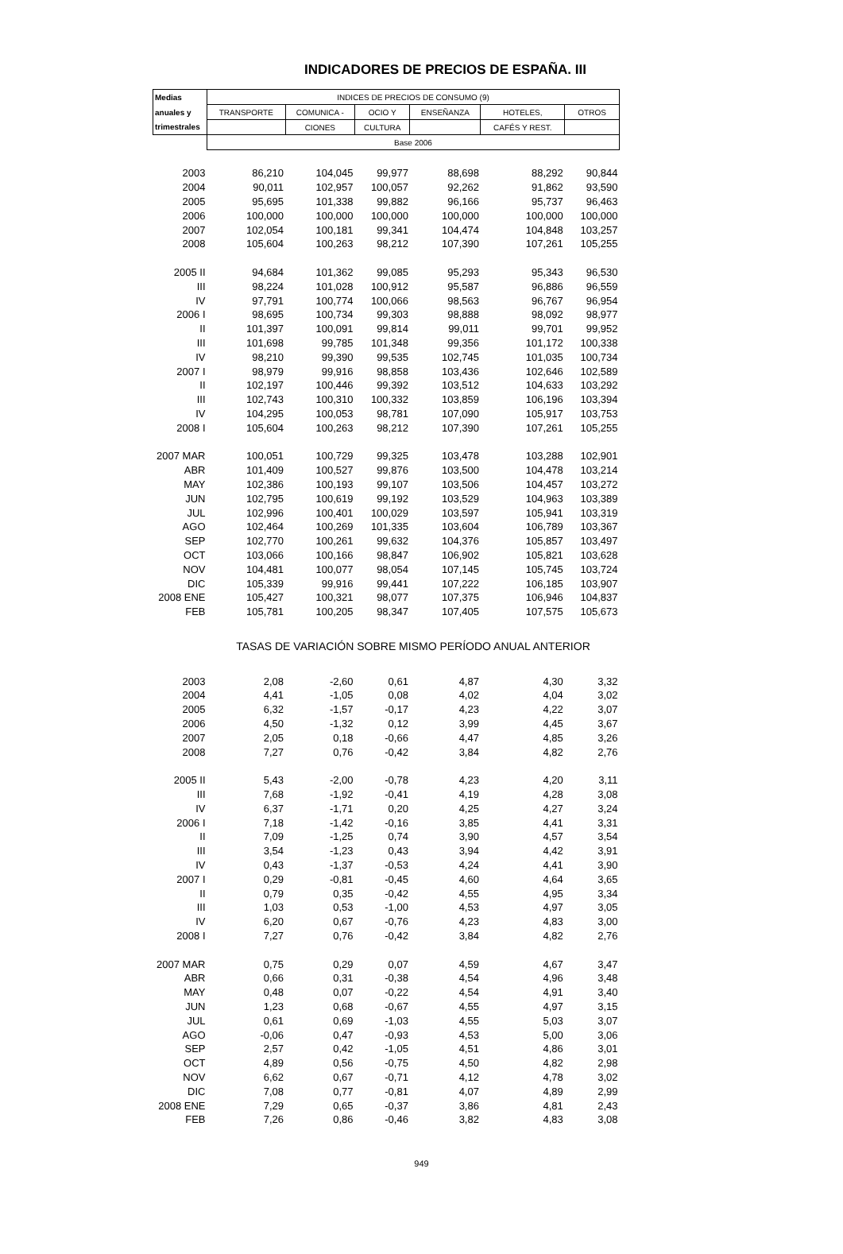INDICADORES DE PRECIOS DE ESPAÑA. III
| Medias | INDICES DE PRECIOS DE CONSUMO (9) | | | | | |
| --- | --- | --- | --- | --- | --- | --- |
| anuales y | TRANSPORTE | COMUNICA - | OCIO Y | ENSEÑANZA | HOTELES, | OTROS |
| trimestrales | | CIONES | CULTURA | | CAFÉS Y REST. | |
| | Base 2006 | | | | | |
| 2003 | 86,210 | 104,045 | 99,977 | 88,698 | 88,292 | 90,844 |
| 2004 | 90,011 | 102,957 | 100,057 | 92,262 | 91,862 | 93,590 |
| 2005 | 95,695 | 101,338 | 99,882 | 96,166 | 95,737 | 96,463 |
| 2006 | 100,000 | 100,000 | 100,000 | 100,000 | 100,000 | 100,000 |
| 2007 | 102,054 | 100,181 | 99,341 | 104,474 | 104,848 | 103,257 |
| 2008 | 105,604 | 100,263 | 98,212 | 107,390 | 107,261 | 105,255 |
| 2005 II | 94,684 | 101,362 | 99,085 | 95,293 | 95,343 | 96,530 |
| III | 98,224 | 101,028 | 100,912 | 95,587 | 96,886 | 96,559 |
| IV | 97,791 | 100,774 | 100,066 | 98,563 | 96,767 | 96,954 |
| 2006 I | 98,695 | 100,734 | 99,303 | 98,888 | 98,092 | 98,977 |
| II | 101,397 | 100,091 | 99,814 | 99,011 | 99,701 | 99,952 |
| III | 101,698 | 99,785 | 101,348 | 99,356 | 101,172 | 100,338 |
| IV | 98,210 | 99,390 | 99,535 | 102,745 | 101,035 | 100,734 |
| 2007 I | 98,979 | 99,916 | 98,858 | 103,436 | 102,646 | 102,589 |
| II | 102,197 | 100,446 | 99,392 | 103,512 | 104,633 | 103,292 |
| III | 102,743 | 100,310 | 100,332 | 103,859 | 106,196 | 103,394 |
| IV | 104,295 | 100,053 | 98,781 | 107,090 | 105,917 | 103,753 |
| 2008 I | 105,604 | 100,263 | 98,212 | 107,390 | 107,261 | 105,255 |
| 2007 MAR | 100,051 | 100,729 | 99,325 | 103,478 | 103,288 | 102,901 |
| ABR | 101,409 | 100,527 | 99,876 | 103,500 | 104,478 | 103,214 |
| MAY | 102,386 | 100,193 | 99,107 | 103,506 | 104,457 | 103,272 |
| JUN | 102,795 | 100,619 | 99,192 | 103,529 | 104,963 | 103,389 |
| JUL | 102,996 | 100,401 | 100,029 | 103,597 | 105,941 | 103,319 |
| AGO | 102,464 | 100,269 | 101,335 | 103,604 | 106,789 | 103,367 |
| SEP | 102,770 | 100,261 | 99,632 | 104,376 | 105,857 | 103,497 |
| OCT | 103,066 | 100,166 | 98,847 | 106,902 | 105,821 | 103,628 |
| NOV | 104,481 | 100,077 | 98,054 | 107,145 | 105,745 | 103,724 |
| DIC | 105,339 | 99,916 | 99,441 | 107,222 | 106,185 | 103,907 |
| 2008 ENE | 105,427 | 100,321 | 98,077 | 107,375 | 106,946 | 104,837 |
| FEB | 105,781 | 100,205 | 98,347 | 107,405 | 107,575 | 105,673 |
| | TASAS DE VARIACIÓN SOBRE MISMO PERÍODO ANUAL ANTERIOR | | | | | |
| 2003 | 2,08 | -2,60 | 0,61 | 4,87 | 4,30 | 3,32 |
| 2004 | 4,41 | -1,05 | 0,08 | 4,02 | 4,04 | 3,02 |
| 2005 | 6,32 | -1,57 | -0,17 | 4,23 | 4,22 | 3,07 |
| 2006 | 4,50 | -1,32 | 0,12 | 3,99 | 4,45 | 3,67 |
| 2007 | 2,05 | 0,18 | -0,66 | 4,47 | 4,85 | 3,26 |
| 2008 | 7,27 | 0,76 | -0,42 | 3,84 | 4,82 | 2,76 |
| 2005 II | 5,43 | -2,00 | -0,78 | 4,23 | 4,20 | 3,11 |
| III | 7,68 | -1,92 | -0,41 | 4,19 | 4,28 | 3,08 |
| IV | 6,37 | -1,71 | 0,20 | 4,25 | 4,27 | 3,24 |
| 2006 I | 7,18 | -1,42 | -0,16 | 3,85 | 4,41 | 3,31 |
| II | 7,09 | -1,25 | 0,74 | 3,90 | 4,57 | 3,54 |
| III | 3,54 | -1,23 | 0,43 | 3,94 | 4,42 | 3,91 |
| IV | 0,43 | -1,37 | -0,53 | 4,24 | 4,41 | 3,90 |
| 2007 I | 0,29 | -0,81 | -0,45 | 4,60 | 4,64 | 3,65 |
| II | 0,79 | 0,35 | -0,42 | 4,55 | 4,95 | 3,34 |
| III | 1,03 | 0,53 | -1,00 | 4,53 | 4,97 | 3,05 |
| IV | 6,20 | 0,67 | -0,76 | 4,23 | 4,83 | 3,00 |
| 2008 I | 7,27 | 0,76 | -0,42 | 3,84 | 4,82 | 2,76 |
| 2007 MAR | 0,75 | 0,29 | 0,07 | 4,59 | 4,67 | 3,47 |
| ABR | 0,66 | 0,31 | -0,38 | 4,54 | 4,96 | 3,48 |
| MAY | 0,48 | 0,07 | -0,22 | 4,54 | 4,91 | 3,40 |
| JUN | 1,23 | 0,68 | -0,67 | 4,55 | 4,97 | 3,15 |
| JUL | 0,61 | 0,69 | -1,03 | 4,55 | 5,03 | 3,07 |
| AGO | -0,06 | 0,47 | -0,93 | 4,53 | 5,00 | 3,06 |
| SEP | 2,57 | 0,42 | -1,05 | 4,51 | 4,86 | 3,01 |
| OCT | 4,89 | 0,56 | -0,75 | 4,50 | 4,82 | 2,98 |
| NOV | 6,62 | 0,67 | -0,71 | 4,12 | 4,78 | 3,02 |
| DIC | 7,08 | 0,77 | -0,81 | 4,07 | 4,89 | 2,99 |
| 2008 ENE | 7,29 | 0,65 | -0,37 | 3,86 | 4,81 | 2,43 |
| FEB | 7,26 | 0,86 | -0,46 | 3,82 | 4,83 | 3,08 |
949